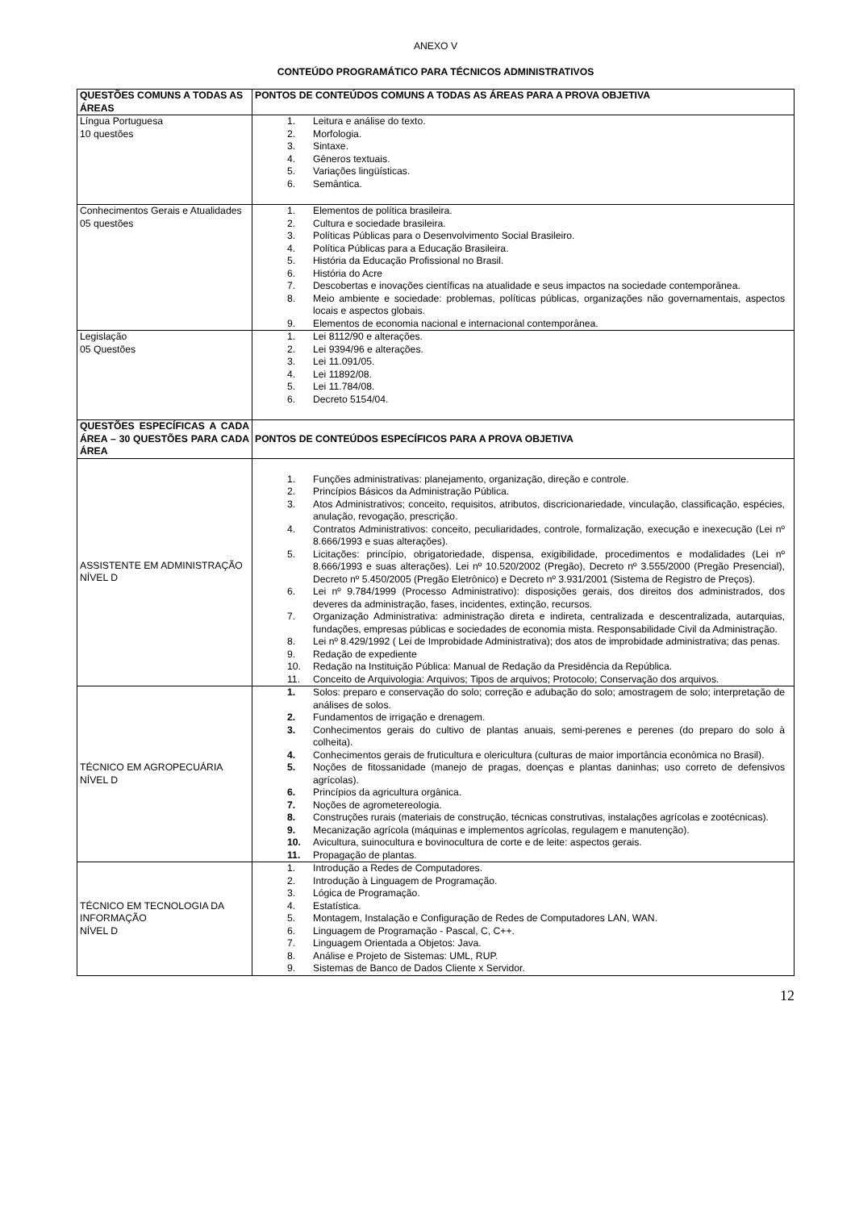ANEXO V
CONTEÚDO PROGRAMÁTICO PARA TÉCNICOS ADMINISTRATIVOS
| QUESTÕES COMUNS A TODAS AS ÁREAS | PONTOS DE CONTEÚDOS COMUNS A TODAS AS ÁREAS PARA A PROVA OBJETIVA |
| --- | --- |
| Língua Portuguesa 10 questões | 1. Leitura e análise do texto. 2. Morfologia. 3. Sintaxe. 4. Gêneros textuais. 5. Variações lingüísticas. 6. Semântica. |
| Conhecimentos Gerais e Atualidades 05 questões | 1. Elementos de política brasileira. 2. Cultura e sociedade brasileira. 3. Políticas Públicas para o Desenvolvimento Social Brasileiro. 4. Política Públicas para a Educação Brasileira. 5. História da Educação Profissional no Brasil. 6. História do Acre 7. Descobertas e inovações científicas na atualidade e seus impactos na sociedade contemporânea. 8. Meio ambiente e sociedade: problemas, políticas públicas, organizações não governamentais, aspectos locais e aspectos globais. 9. Elementos de economia nacional e internacional contemporânea. |
| Legislação 05 Questões | 1. Lei 8112/90 e alterações. 2. Lei 9394/96 e alterações. 3. Lei 11.091/05. 4. Lei 11892/08. 5. Lei 11.784/08. 6. Decreto 5154/04. |
| QUESTÕES ESPECÍFICAS A CADA ÁREA – 30 QUESTÕES PARA CADA ÁREA | PONTOS DE CONTEÚDOS ESPECÍFICOS PARA A PROVA OBJETIVA |
| ASSISTENTE EM ADMINISTRAÇÃO NÍVEL D | 1. Funções administrativas: planejamento, organização, direção e controle. 2. Princípios Básicos da Administração Pública. 3. Atos Administrativos; conceito, requisitos, atributos, discricionariedade, vinculação, classificação, espécies, anulação, revogação, prescrição. 4. Contratos Administrativos: conceito, peculiaridades, controle, formalização, execução e inexecução (Lei nº 8.666/1993 e suas alterações). 5. Licitações: princípio, obrigatoriedade, dispensa, exigibilidade, procedimentos e modalidades (Lei nº 8.666/1993 e suas alterações). Lei nº 10.520/2002 (Pregão), Decreto nº 3.555/2000 (Pregão Presencial), Decreto nº 5.450/2005 (Pregão Eletrônico) e Decreto nº 3.931/2001 (Sistema de Registro de Preços). 6. Lei nº 9.784/1999 (Processo Administrativo): disposições gerais, dos direitos dos administrados, dos deveres da administração, fases, incidentes, extinção, recursos. 7. Organização Administrativa: administração direta e indireta, centralizada e descentralizada, autarquias, fundações, empresas públicas e sociedades de economia mista. Responsabilidade Civil da Administração. 8. Lei nº 8.429/1992 ( Lei de Improbidade Administrativa); dos atos de improbidade administrativa; das penas. 9. Redação de expediente 10. Redação na Instituição Pública: Manual de Redação da Presidência da República. 11. Conceito de Arquivologia: Arquivos; Tipos de arquivos; Protocolo; Conservação dos arquivos. |
| TÉCNICO EM AGROPECUÁRIA NÍVEL D | 1. Solos: preparo e conservação do solo; correção e adubação do solo; amostragem de solo; interpretação de análises de solos. 2. Fundamentos de irrigação e drenagem. 3. Conhecimentos gerais do cultivo de plantas anuais, semi-perenes e perenes (do preparo do solo à colheita). 4. Conhecimentos gerais de fruticultura e olericultura (culturas de maior importância econômica no Brasil). 5. Noções de fitossanidade (manejo de pragas, doenças e plantas daninhas; uso correto de defensivos agrícolas). 6. Princípios da agricultura orgânica. 7. Noções de agrometereologia. 8. Construções rurais (materiais de construção, técnicas construtivas, instalações agrícolas e zootécnicas). 9. Mecanização agrícola (máquinas e implementos agrícolas, regulagem e manutenção). 10. Avicultura, suinocultura e bovinocultura de corte e de leite: aspectos gerais. 11. Propagação de plantas. |
| TÉCNICO EM TECNOLOGIA DA INFORMAÇÃO NÍVEL D | 1. Introdução a Redes de Computadores. 2. Introdução à Linguagem de Programação. 3. Lógica de Programação. 4. Estatística. 5. Montagem, Instalação e Configuração de Redes de Computadores LAN, WAN. 6. Linguagem de Programação - Pascal, C, C++. 7. Linguagem Orientada a Objetos: Java. 8. Análise e Projeto de Sistemas: UML, RUP. 9. Sistemas de Banco de Dados Cliente x Servidor. |
12